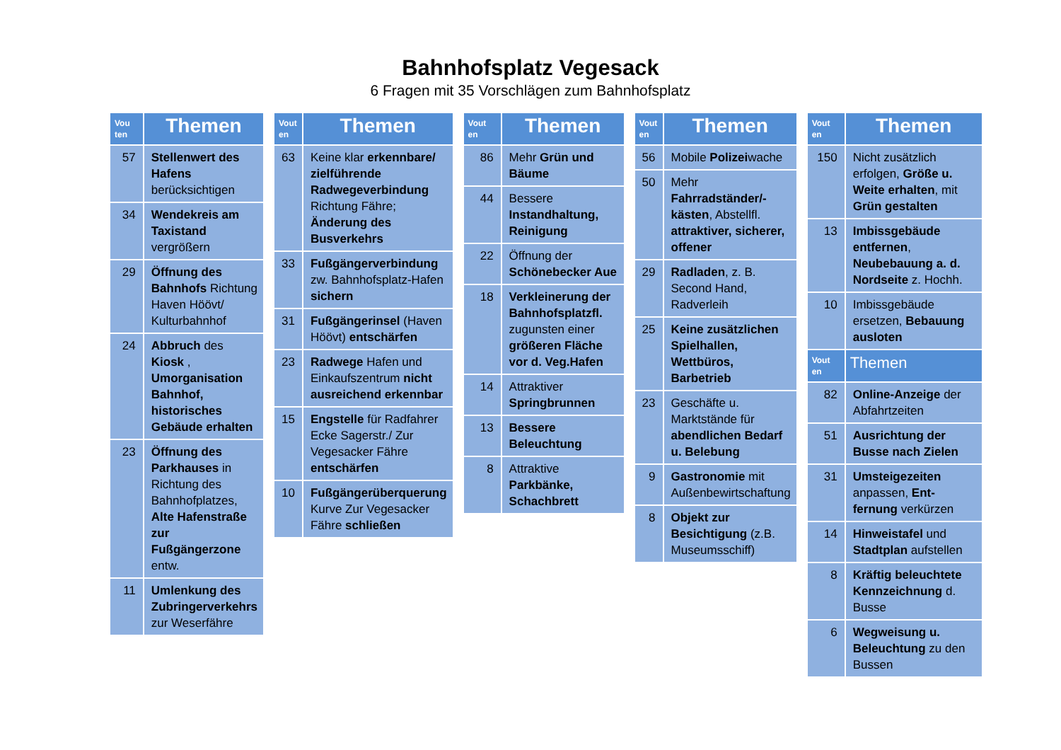Bahnhofsplatz Vegesack
6 Fragen mit 35 Vorschlägen zum Bahnhofsplatz
| Vou ten | Themen |
| --- | --- |
| 57 | Stellenwert des Hafens berücksichtigen |
| 34 | Wendekreis am Taxistand vergrößern |
| 29 | Öffnung des Bahnhofs Richtung Haven Höövt/ Kulturbahnhof |
| 24 | Abbruch des Kiosk , Umorganisation Bahnhof, historisches Gebäude erhalten |
| 23 | Öffnung des Parkhauses in Richtung des Bahnhofplatzes, Alte Hafenstraße zur Fußgängerzone entw. |
| 11 | Umlenkung des Zubringerverkehrs zur Weserfähre |
| Vout en | Themen |
| --- | --- |
| 63 | Keine klar erkennbare/ zielführende Radwegeverbindung Richtung Fähre; Änderung des Busverkehrs |
| 33 | Fußgängerverbindung zw. Bahnhofsplatz-Hafen sichern |
| 31 | Fußgängerinsel (Haven Höövt) entschärfen |
| 23 | Radwege Hafen und Einkaufszentrum nicht ausreichend erkennbar |
| 15 | Engstelle für Radfahrer Ecke Sagerstr./ Zur Vegesacker Fähre entschärfen |
| 10 | Fußgängerüberquerung Kurve Zur Vegesacker Fähre schließen |
| Vout en | Themen |
| --- | --- |
| 86 | Mehr Grün und Bäume |
| 44 | Bessere Instandhaltung, Reinigung |
| 22 | Öffnung der Schönebecker Aue |
| 18 | Verkleinerung der Bahnhofsplatzfl. zugunsten einer größeren Fläche vor d. Veg.Hafen |
| 14 | Attraktiver Springbrunnen |
| 13 | Bessere Beleuchtung |
| 8 | Attraktive Parkbänke, Schachbrett |
| Vout en | Themen |
| --- | --- |
| 56 | Mobile Polizei wache |
| 50 | Mehr Fahrradständer/-kästen , Abstellfl. attraktiver, sicherer, offener |
| 29 | Radladen , z. B. Second Hand, Radverleih |
| 25 | Keine zusätzlichen Spielhallen, Wettbüros, Barbetrieb |
| 23 | Geschäfte u. Marktstände für abendlichen Bedarf u. Belebung |
| 9 | Gastronomie mit Außenbewirtschaftung |
| 8 | Objekt zur Besichtigung (z.B. Museumsschiff) |
| Vout en | Themen |
| --- | --- |
| 150 | Nicht zusätzlich erfolgen, Größe u. Weite erhalten , mit Grün gestalten |
| 13 | Imbissgebäude entfernen , Neubebauung a. d. Nordseite z. Hochh. |
| 10 | Imbissgebäude ersetzen, Bebauung ausloten |
| Vout en | Themen |
| 82 | Online-Anzeige der Abfahrtzeiten |
| 51 | Ausrichtung der Busse nach Zielen |
| 31 | Umsteigezeiten anpassen, Ent-fernung verkürzen |
| 14 | Hinweistafel und Stadtplan aufstellen |
| 8 | Kräftig beleuchtete Kennzeichnung d. Busse |
| 6 | Wegweisung u. Beleuchtung zu den Bussen |